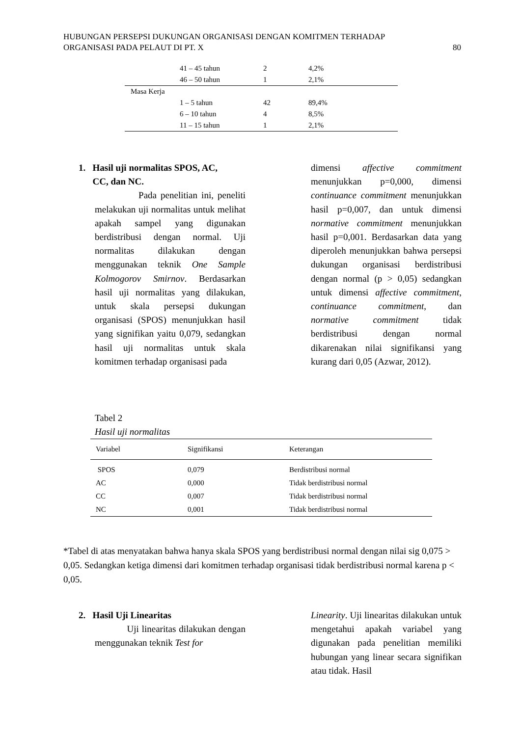HUBUNGAN PERSEPSI DUKUNGAN ORGANISASI DENGAN KOMITMEN TERHADAP
ORGANISASI PADA PELAUT DI PT. X 80
| | 41 – 45 tahun | 2 | 4,2% |
| | 46 – 50 tahun | 1 | 2,1% |
| Masa Kerja | | | |
| | 1 – 5 tahun | 42 | 89,4% |
| | 6 – 10 tahun | 4 | 8,5% |
| | 11 – 15 tahun | 1 | 2,1% |
1. Hasil uji normalitas SPOS, AC,
CC, dan NC.
Pada penelitian ini, peneliti melakukan uji normalitas untuk melihat apakah sampel yang digunakan berdistribusi dengan normal. Uji normalitas dilakukan dengan menggunakan teknik One Sample Kolmogorov Smirnov. Berdasarkan hasil uji normalitas yang dilakukan, untuk skala persepsi dukungan organisasi (SPOS) menunjukkan hasil yang signifikan yaitu 0,079, sedangkan hasil uji normalitas untuk skala komitmen terhadap organisasi pada
dimensi affective commitment menunjukkan p=0,000, dimensi continuance commitment menunjukkan hasil p=0,007, dan untuk dimensi normative commitment menunjukkan hasil p=0,001. Berdasarkan data yang diperoleh menunjukkan bahwa persepsi dukungan organisasi berdistribusi dengan normal (p > 0,05) sedangkan untuk dimensi affective commitment, continuance commitment, dan normative commitment tidak berdistribusi dengan normal dikarenakan nilai signifikansi yang kurang dari 0,05 (Azwar, 2012).
Tabel 2
Hasil uji normalitas
| Variabel | Signifikansi | Keterangan |
| --- | --- | --- |
| SPOS | 0,079 | Berdistribusi normal |
| AC | 0,000 | Tidak berdistribusi normal |
| CC | 0,007 | Tidak berdistribusi normal |
| NC | 0,001 | Tidak berdistribusi normal |
*Tabel di atas menyatakan bahwa hanya skala SPOS yang berdistribusi normal dengan nilai sig 0,075 > 0,05. Sedangkan ketiga dimensi dari komitmen terhadap organisasi tidak berdistribusi normal karena p < 0,05.
2. Hasil Uji Linearitas
Uji linearitas dilakukan dengan menggunakan teknik Test for
Linearity. Uji linearitas dilakukan untuk mengetahui apakah variabel yang digunakan pada penelitian memiliki hubungan yang linear secara signifikan atau tidak. Hasil